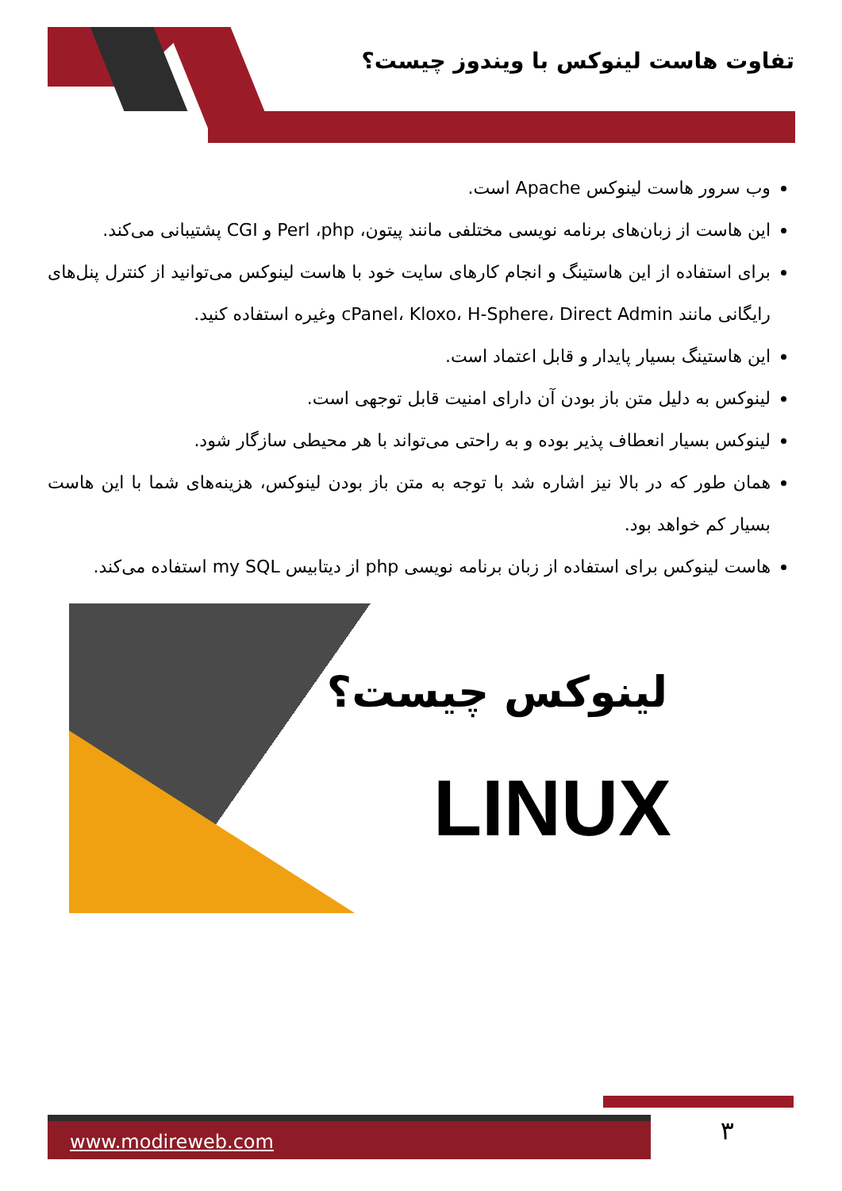تفاوت هاست لینوکس با ویندوز چیست؟
وب سرور هاست لینوکس Apache است.
این هاست از زبان‌های برنامه نویسی مختلفی مانند پیتون، Perl ،php و CGI پشتیبانی می‌کند.
برای استفاده از این هاستینگ و انجام کارهای سایت خود با هاست لینوکس می‌توانید از کنترل پنل‌های رایگانی مانند cPanel، Kloxo، H-Sphere، Direct Admin وغیره استفاده کنید.
این هاستینگ بسیار پایدار و قابل اعتماد است.
لینوکس به دلیل متن باز بودن آن دارای امنیت قابل توجهی است.
لینوکس بسیار انعطاف پذیر بوده و به راحتی می‌تواند با هر محیطی سازگار شود.
همان طور که در بالا نیز اشاره شد با توجه به متن باز بودن لینوکس، هزینه‌های شما با این هاست بسیار کم خواهد بود.
هاست لینوکس برای استفاده از زبان برنامه نویسی php از دیتابیس my SQL استفاده می‌کند.
لینوکس چیست؟
LINUX
www.modireweb.com ۳